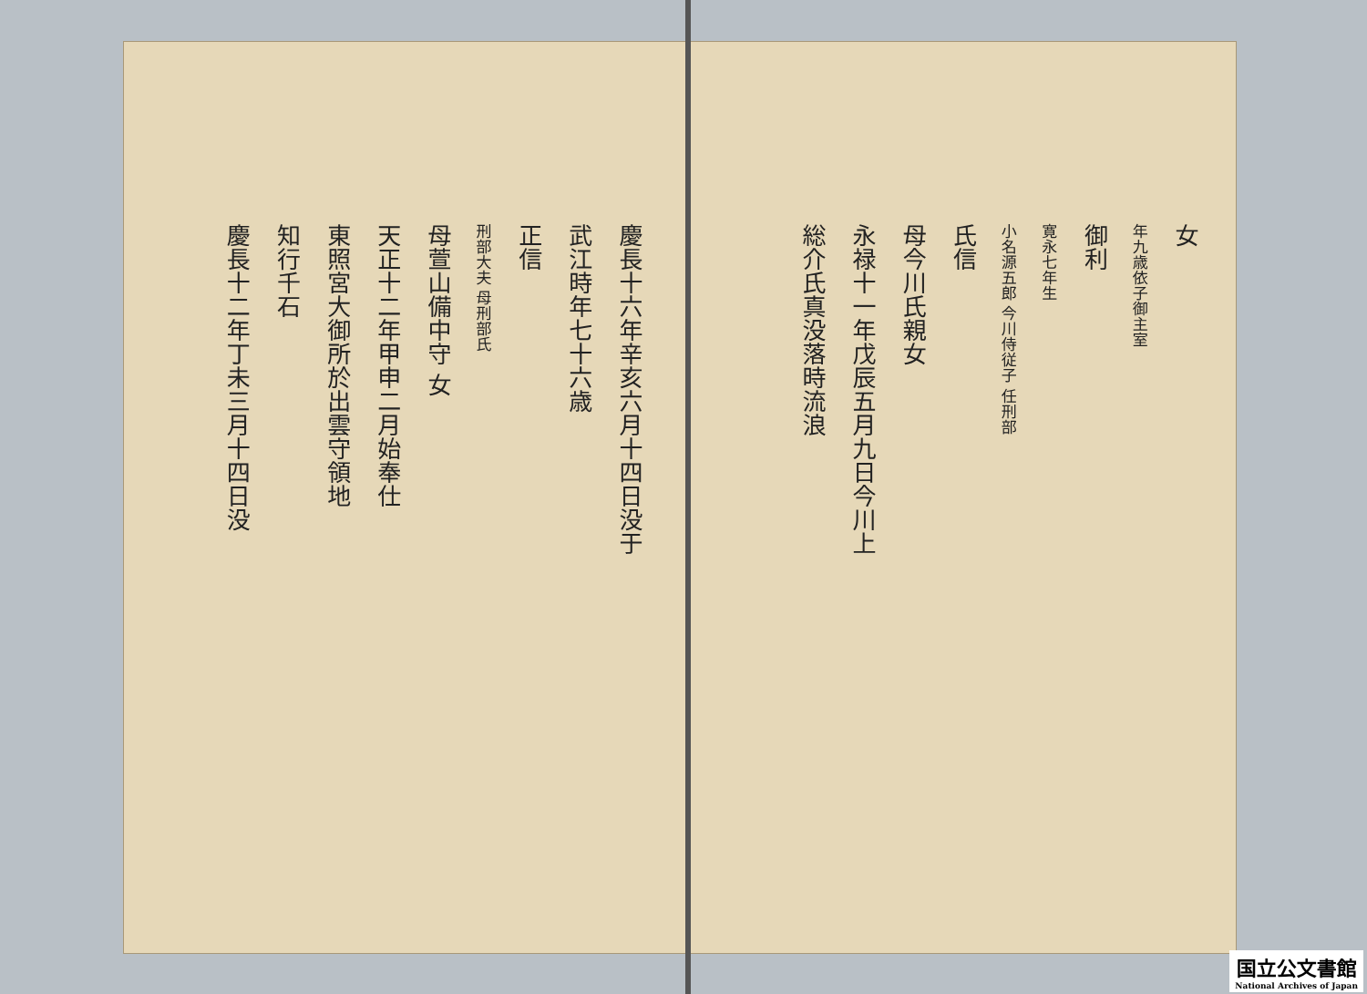女
年九歳依子御主室
御利
寛永七年生
小名源五郎 今川侍従子 任刑部
氏信
母今川氏親女
永禄十一年戊辰五月九日今川上
総介氏真没落時流浪
慶長十六年辛亥六月十四日没于
武江時年七十六歳
正信
刑部大夫 母刑部氏
母萱山備中守 女
天正十二年甲申二月始奉仕
東照宮大御所於出雲守領地
知行千石
慶長十二年丁未三月十四日没
国立公文書館
National Archives of Japan